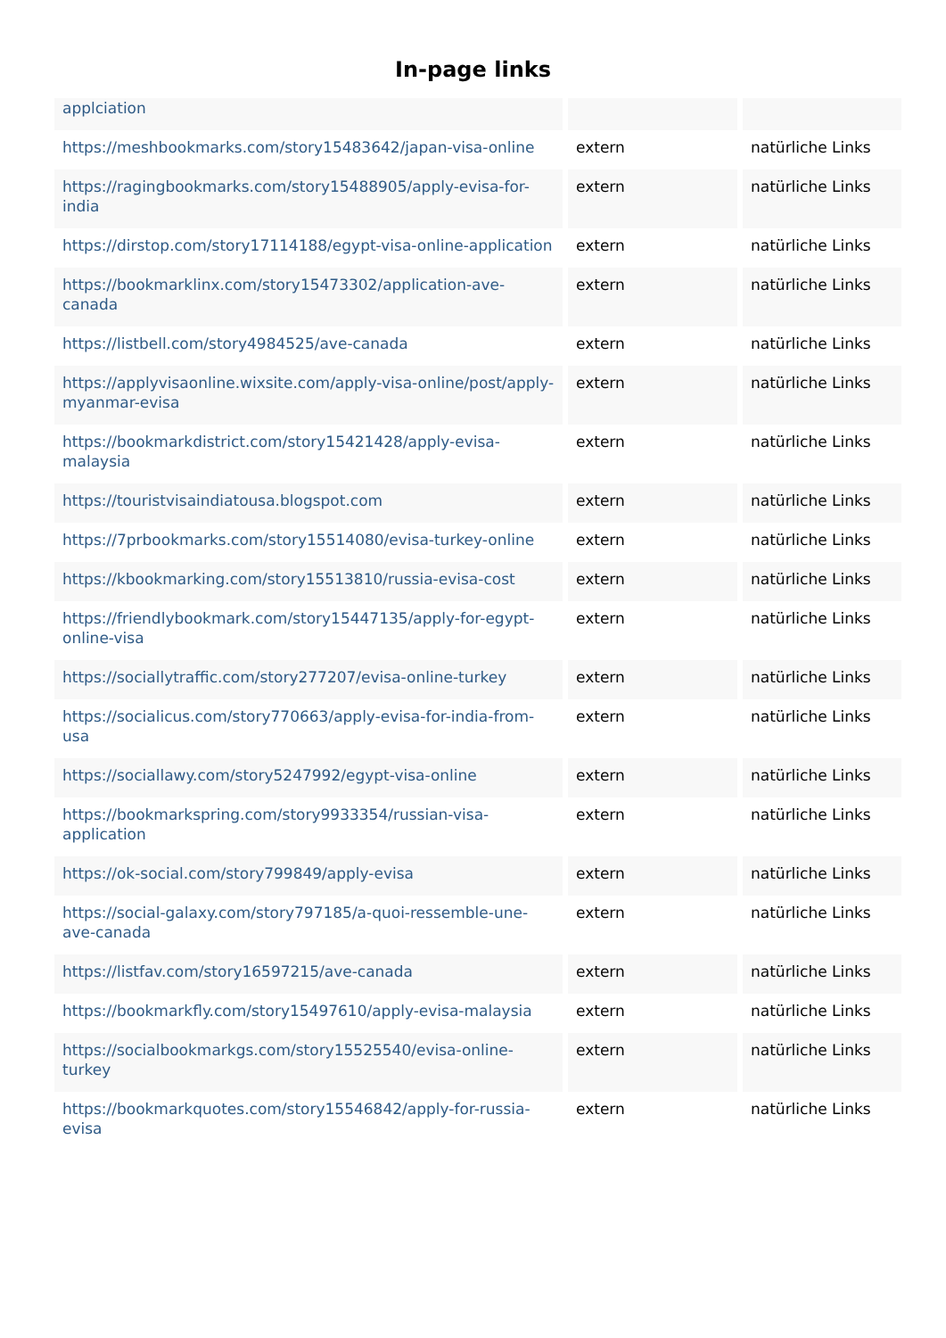In-page links
| applciation | | |
| https://meshbookmarks.com/story15483642/japan-visa-online | extern | natürliche Links |
| https://ragingbookmarks.com/story15488905/apply-evisa-for-india | extern | natürliche Links |
| https://dirstop.com/story17114188/egypt-visa-online-application | extern | natürliche Links |
| https://bookmarklinx.com/story15473302/application-ave-canada | extern | natürliche Links |
| https://listbell.com/story4984525/ave-canada | extern | natürliche Links |
| https://applyvisaonline.wixsite.com/apply-visa-online/post/apply-myanmar-evisa | extern | natürliche Links |
| https://bookmarkdistrict.com/story15421428/apply-evisa-malaysia | extern | natürliche Links |
| https://touristvisaindiatousa.blogspot.com | extern | natürliche Links |
| https://7prbookmarks.com/story15514080/evisa-turkey-online | extern | natürliche Links |
| https://kbookmarking.com/story15513810/russia-evisa-cost | extern | natürliche Links |
| https://friendlybookmark.com/story15447135/apply-for-egypt-online-visa | extern | natürliche Links |
| https://sociallytraffic.com/story277207/evisa-online-turkey | extern | natürliche Links |
| https://socialicus.com/story770663/apply-evisa-for-india-from-usa | extern | natürliche Links |
| https://sociallawy.com/story5247992/egypt-visa-online | extern | natürliche Links |
| https://bookmarkspring.com/story9933354/russian-visa-application | extern | natürliche Links |
| https://ok-social.com/story799849/apply-evisa | extern | natürliche Links |
| https://social-galaxy.com/story797185/a-quoi-ressemble-une-ave-canada | extern | natürliche Links |
| https://listfav.com/story16597215/ave-canada | extern | natürliche Links |
| https://bookmarkfly.com/story15497610/apply-evisa-malaysia | extern | natürliche Links |
| https://socialbookmarkgs.com/story15525540/evisa-online-turkey | extern | natürliche Links |
| https://bookmarkquotes.com/story15546842/apply-for-russia-evisa | extern | natürliche Links |